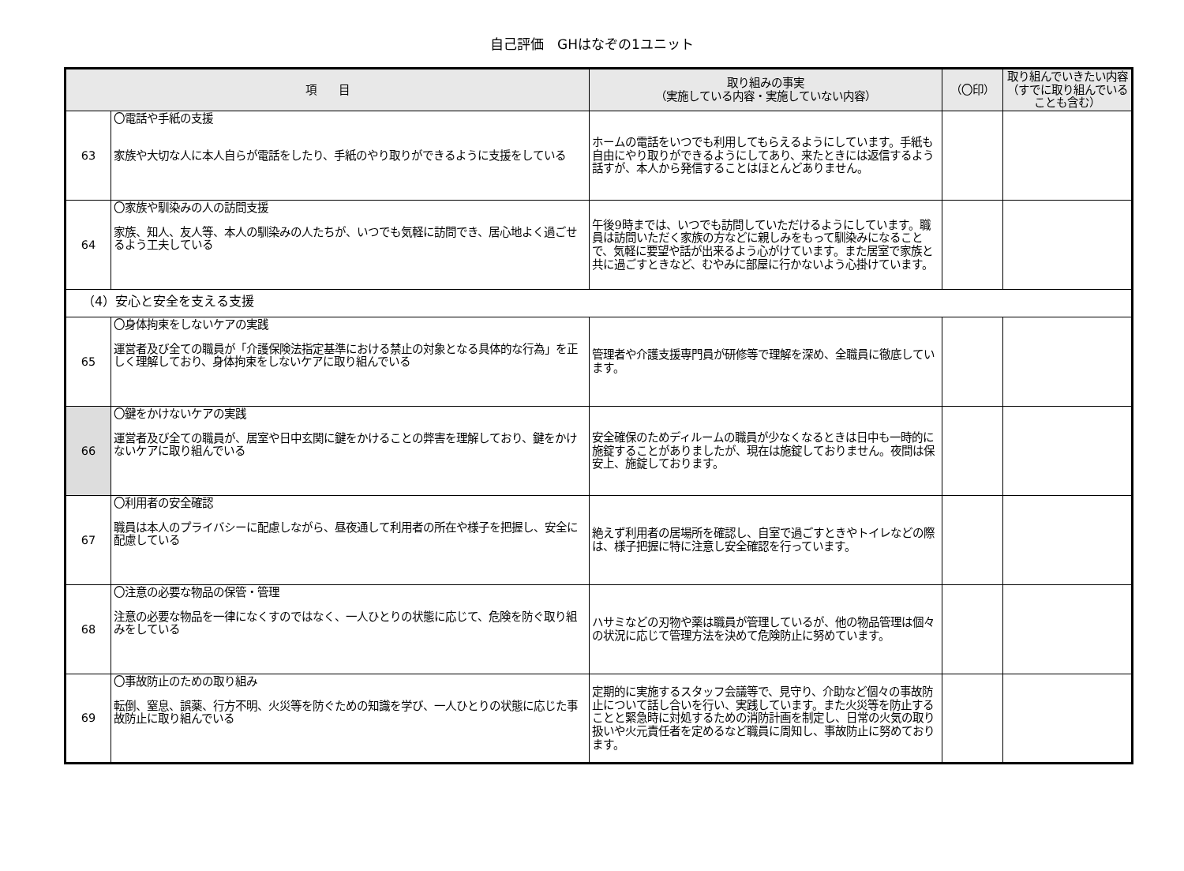自己評価　GHはなぞの1ユニット
| 項 目 | | 取り組みの事実 （実施している内容・実施していない内容） | （〇印） | 取り組んでいきたい内容 （すでに取り組んでいることも含む） |
| --- | --- | --- | --- | --- |
| 63 | 〇電話や手紙の支援 家族や大切な人に本人自らが電話をしたり、手紙のやり取りができるように支援をしている | ホームの電話をいつでも利用してもらえるようにしています。手紙も自由にやり取りができるようにしてあり、来たときには返信するよう話すが、本人から発信することはほとんどありません。 | | |
| 64 | 〇家族や馴染みの人の訪問支援 家族、知人、友人等、本人の馴染みの人たちが、いつでも気軽に訪問でき、居心地よく過ごせるよう工夫している | 午後9時までは、いつでも訪問していただけるようにしています。職員は訪問いただく家族の方などに親しみをもって馴染みになることで、気軽に要望や話が出来るよう心がけています。また居室で家族と共に過ごすときなど、むやみに部屋に行かないよう心掛けています。 | | |
| （4）安心と安全を支える支援 | | | | |
| 65 | 〇身体拘束をしないケアの実践 運営者及び全ての職員が「介護保険法指定基準における禁止の対象となる具体的な行為」を正しく理解しており、身体拘束をしないケアに取り組んでいる | 管理者や介護支援専門員が研修等で理解を深め、全職員に徹底しています。 | | |
| 66 | 〇鍵をかけないケアの実践 運営者及び全ての職員が、居室や日中玄関に鍵をかけることの弊害を理解しており、鍵をかけないケアに取り組んでいる | 安全確保のためディルームの職員が少なくなるときは日中も一時的に施錠することがありましたが、現在は施錠しておりません。夜間は保安上、施錠しております。 | | |
| 67 | 〇利用者の安全確認 職員は本人のプライバシーに配慮しながら、昼夜通して利用者の所在や様子を把握し、安全に配慮している | 絶えず利用者の居場所を確認し、自室で過ごすときやトイレなどの際は、様子把握に特に注意し安全確認を行っています。 | | |
| 68 | 〇注意の必要な物品の保管・管理 注意の必要な物品を一律になくすのではなく、一人ひとりの状態に応じて、危険を防ぐ取り組みをしている | ハサミなどの刃物や薬は職員が管理しているが、他の物品管理は個々の状況に応じて管理方法を決めて危険防止に努めています。 | | |
| 69 | 〇事故防止のための取り組み 転倒、窒息、誤薬、行方不明、火災等を防ぐための知識を学び、一人ひとりの状態に応じた事故防止に取り組んでいる | 定期的に実施するスタッフ会議等で、見守り、介助など個々の事故防止について話し合いを行い、実践しています。また火災等を防止することと緊急時に対処するための消防計画を制定し、日常の火気の取り扱いや火元責任者を定めるなど職員に周知し、事故防止に努めております。 | | |